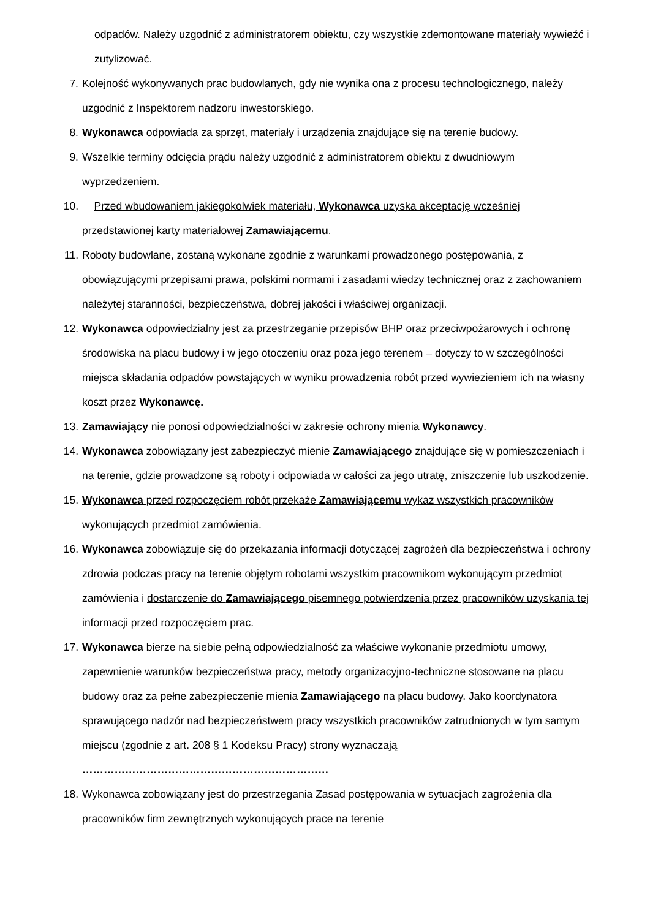odpadów. Należy uzgodnić z administratorem obiektu, czy wszystkie zdemontowane materiały wywieźć i zutylizować.
7. Kolejność wykonywanych prac budowlanych, gdy nie wynika ona z procesu technologicznego, należy uzgodnić z Inspektorem nadzoru inwestorskiego.
8. Wykonawca odpowiada za sprzęt, materiały i urządzenia znajdujące się na terenie budowy.
9. Wszelkie terminy odcięcia prądu należy uzgodnić z administratorem obiektu z dwudniowym wyprzedzeniem.
10. Przed wbudowaniem jakiegokolwiek materiału, Wykonawca uzyska akceptację wcześniej przedstawionej karty materiałowej Zamawiającemu.
11. Roboty budowlane, zostaną wykonane zgodnie z warunkami prowadzonego postępowania, z obowiązującymi przepisami prawa, polskimi normami i zasadami wiedzy technicznej oraz z zachowaniem należytej staranności, bezpieczeństwa, dobrej jakości i właściwej organizacji.
12. Wykonawca odpowiedzialny jest za przestrzeganie przepisów BHP oraz przeciwpożarowych i ochronę środowiska na placu budowy i w jego otoczeniu oraz poza jego terenem – dotyczy to w szczególności miejsca składania odpadów powstających w wyniku prowadzenia robót przed wywiezieniem ich na własny koszt przez Wykonawcę.
13. Zamawiający nie ponosi odpowiedzialności w zakresie ochrony mienia Wykonawcy.
14. Wykonawca zobowiązany jest zabezpieczyć mienie Zamawiającego znajdujące się w pomieszczeniach i na terenie, gdzie prowadzone są roboty i odpowiada w całości za jego utratę, zniszczenie lub uszkodzenie.
15. Wykonawca przed rozpoczęciem robót przekaże Zamawiającemu wykaz wszystkich pracowników wykonujących przedmiot zamówienia.
16. Wykonawca zobowiązuje się do przekazania informacji dotyczącej zagrożeń dla bezpieczeństwa i ochrony zdrowia podczas pracy na terenie objętym robotami wszystkim pracownikom wykonującym przedmiot zamówienia i dostarczenie do Zamawiającego pisemnego potwierdzenia przez pracowników uzyskania tej informacji przed rozpoczęciem prac.
17. Wykonawca bierze na siebie pełną odpowiedzialność za właściwe wykonanie przedmiotu umowy, zapewnienie warunków bezpieczeństwa pracy, metody organizacyjno-techniczne stosowane na placu budowy oraz za pełne zabezpieczenie mienia Zamawiającego na placu budowy. Jako koordynatora sprawującego nadzór nad bezpieczeństwem pracy wszystkich pracowników zatrudnionych w tym samym miejscu (zgodnie z art. 208 § 1 Kodeksu Pracy) strony wyznaczają ……………………………………………………………
18. Wykonawca zobowiązany jest do przestrzegania Zasad postępowania w sytuacjach zagrożenia dla pracowników firm zewnętrznych wykonujących prace na terenie